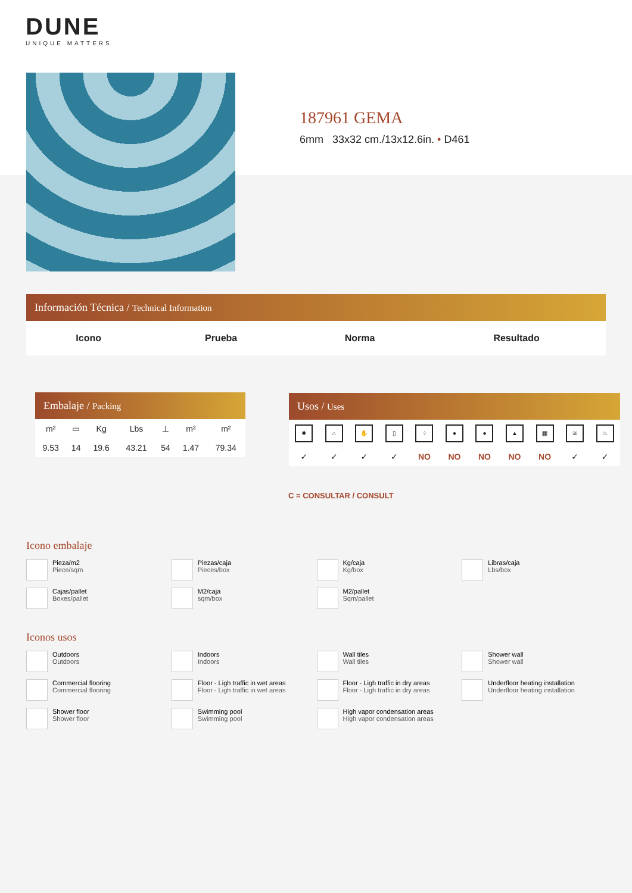DUNE
UNIQUE MATTERS
187961 GEMA
6mm 33x32 cm./13x12.6in. • D461
Información Técnica / Technical Information
| Icono | Prueba | Norma | Resultado |
Embalaje / Packing
| m² | ▭ | Kg | Lbs | ⊥ | m² | m² |
| 9.53 | 14 | 19.6 | 43.21 | 54 | 1.47 | 79.34 |
Usos / Uses
| ✹ | ⌂ | ✋ | ▯ | ⁘ | ● | ● | ▲ | ▦ | ≋ | ♨ |
| ✓ | ✓ | ✓ | ✓ | NO | NO | NO | NO | NO | ✓ | ✓ |
C = CONSULTAR / CONSULT
Icono embalaje
Pieza/m2
Piece/sqm
Piezas/caja
Pieces/box
Kg/caja
Kg/box
Libras/caja
Lbs/box
Cajas/pallet
Boxes/pallet
M2/caja
sqm/box
M2/pallet
Sqm/pallet
Iconos usos
Outdoors
Outdoors
Indoors
Indoors
Wall tiles
Wall tiles
Shower wall
Shower wall
Commercial flooring
Commercial flooring
Floor - Ligh traffic in wet areas
Floor - Ligh traffic in wet areas
Floor - Ligh traffic in dry areas
Floor - Ligh traffic in dry areas
Underfloor heating installation
Underfloor heating installation
Shower floor
Shower floor
Swimming pool
Swimming pool
High vapor condensation areas
High vapor condensation areas